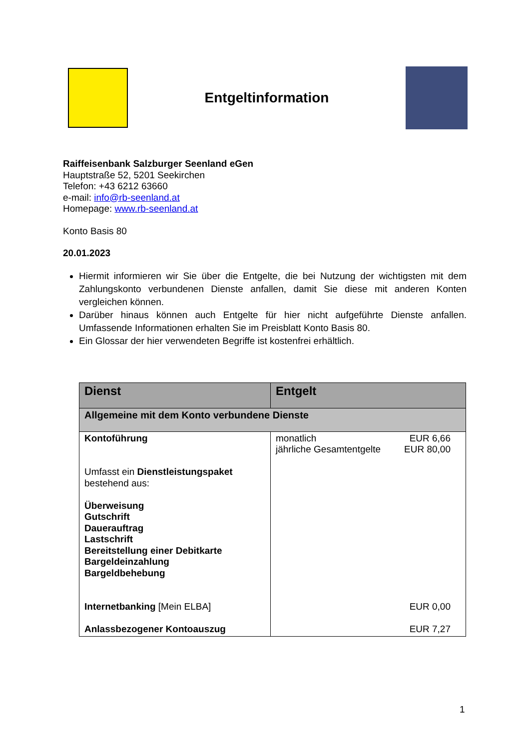Entgeltinformation
Raiffeisenbank Salzburger Seenland eGen
Hauptstraße 52, 5201 Seekirchen
Telefon: +43 6212 63660
e-mail: info@rb-seenland.at
Homepage: www.rb-seenland.at
Konto Basis 80
20.01.2023
Hiermit informieren wir Sie über die Entgelte, die bei Nutzung der wichtigsten mit dem Zahlungskonto verbundenen Dienste anfallen, damit Sie diese mit anderen Konten vergleichen können.
Darüber hinaus können auch Entgelte für hier nicht aufgeführte Dienste anfallen. Umfassende Informationen erhalten Sie im Preisblatt Konto Basis 80.
Ein Glossar der hier verwendeten Begriffe ist kostenfrei erhältlich.
| Dienst | Entgelt |
| --- | --- |
| Allgemeine mit dem Konto verbundene Dienste | |
| Kontoführung Umfasst ein Dienstleistungspaket bestehend aus: Überweisung Gutschrift Dauerauftrag Lastschrift Bereitstellung einer Debitkarte Bargeldeinzahlung Bargeldbehebung Internetbanking [Mein ELBA] Anlassbezogener Kontoauszug | monatlich jährliche Gesamtentgelte EUR 6,66 EUR 80,00 EUR 0,00 EUR 7,27 |
1